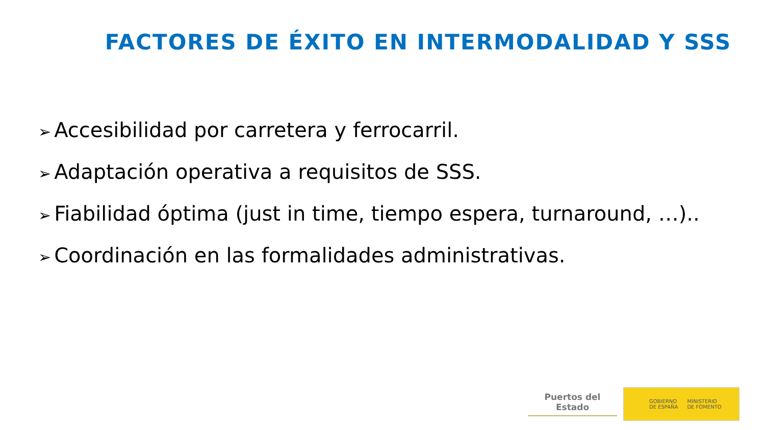FACTORES DE ÉXITO EN INTERMODALIDAD Y SSS
➢ Accesibilidad por carretera y ferrocarril.
➢ Adaptación operativa a requisitos de SSS.
➢ Fiabilidad óptima (just in time, tiempo espera, turnaround, …)..
➢ Coordinación en las formalidades administrativas.
Puertos del Estado
GOBIERNO
DE ESPAÑA
MINISTERIO
DE FOMENTO